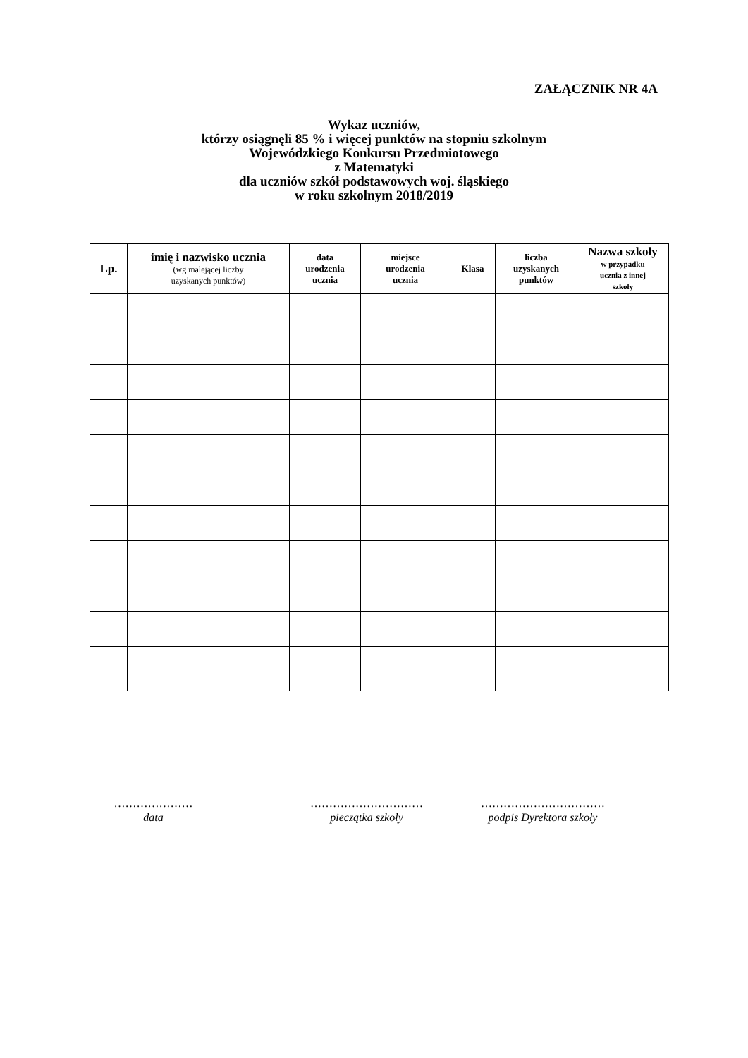ZAŁĄCZNIK NR 4A
Wykaz uczniów,
którzy osiągnęli 85 % i więcej punktów na stopniu szkolnym
Wojewódzkiego Konkursu Przedmiotowego
z Matematyki
dla uczniów szkół podstawowych woj. śląskiego
w roku szkolnym 2018/2019
| Lp. | imię i nazwisko ucznia (wg malejącej liczby uzyskanych punktów) | data urodzenia ucznia | miejsce urodzenia ucznia | Klasa | liczba uzyskanych punktów | Nazwa szkoły w przypadku ucznia z innej szkoły |
| --- | --- | --- | --- | --- | --- | --- |
…………………
data
…………………………
pieczątka szkoły
……………………………
podpis Dyrektora szkoły